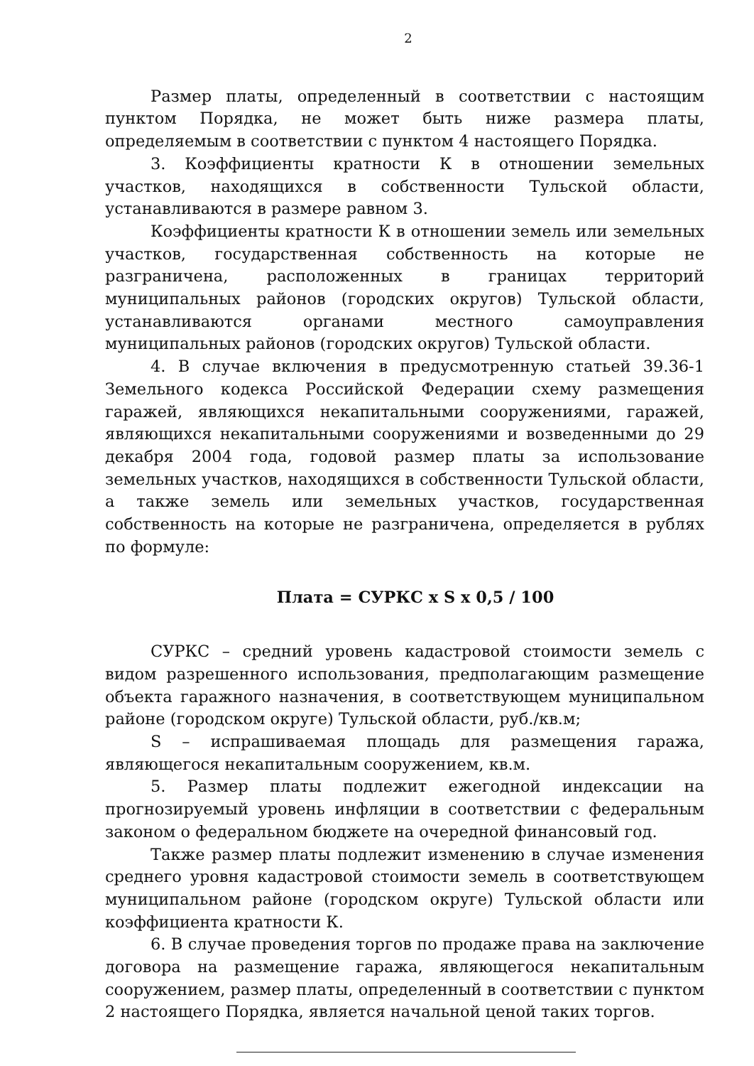2
Размер платы, определенный в соответствии с настоящим пунктом Порядка, не может быть ниже размера платы, определяемым в соответствии с пунктом 4 настоящего Порядка.
3. Коэффициенты кратности К в отношении земельных участков, находящихся в собственности Тульской области, устанавливаются в размере равном 3.
Коэффициенты кратности К в отношении земель или земельных участков, государственная собственность на которые не разграничена, расположенных в границах территорий муниципальных районов (городских округов) Тульской области, устанавливаются органами местного самоуправления муниципальных районов (городских округов) Тульской области.
4. В случае включения в предусмотренную статьей 39.36-1 Земельного кодекса Российской Федерации схему размещения гаражей, являющихся некапитальными сооружениями, гаражей, являющихся некапитальными сооружениями и возведенными до 29 декабря 2004 года, годовой размер платы за использование земельных участков, находящихся в собственности Тульской области, а также земель или земельных участков, государственная собственность на которые не разграничена, определяется в рублях по формуле:
Плата = СУРКС х S х 0,5 / 100
СУРКС – средний уровень кадастровой стоимости земель с видом разрешенного использования, предполагающим размещение объекта гаражного назначения, в соответствующем муниципальном районе (городском округе) Тульской области, руб./кв.м;
S – испрашиваемая площадь для размещения гаража, являющегося некапитальным сооружением, кв.м.
5. Размер платы подлежит ежегодной индексации на прогнозируемый уровень инфляции в соответствии с федеральным законом о федеральном бюджете на очередной финансовый год.
Также размер платы подлежит изменению в случае изменения среднего уровня кадастровой стоимости земель в соответствующем муниципальном районе (городском округе) Тульской области или коэффициента кратности К.
6. В случае проведения торгов по продаже права на заключение договора на размещение гаража, являющегося некапитальным сооружением, размер платы, определенный в соответствии с пунктом 2 настоящего Порядка, является начальной ценой таких торгов.